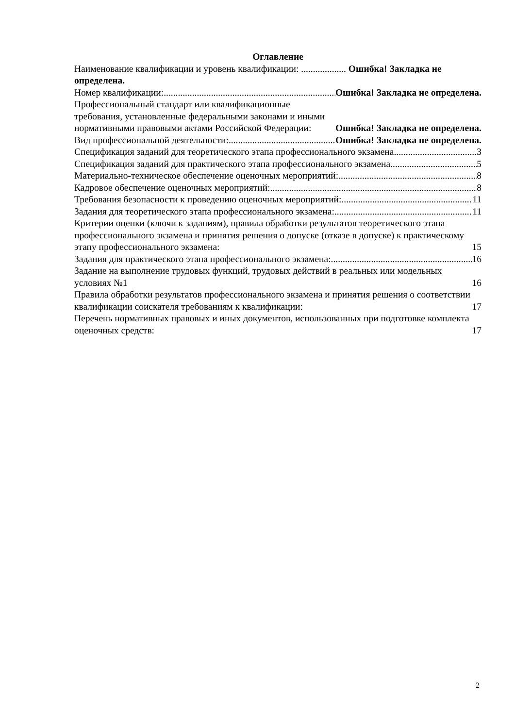Оглавление
Наименование квалификации и уровень квалификации: ................... Ошибка! Закладка не определена.
Номер квалификации: Ошибка! Закладка не определена.
Профессиональный стандарт или квалификационные требования, установленные федеральными законами и иными нормативными правовыми актами Российской Федерации: Ошибка! Закладка не определена.
Вид профессиональной деятельности: Ошибка! Закладка не определена.
Спецификация заданий для теоретического этапа профессионального экзамена 3
Спецификация заданий для практического этапа профессионального экзамена 5
Материально-техническое обеспечение оценочных мероприятий: 8
Кадровое обеспечение оценочных мероприятий: 8
Требования безопасности к проведению оценочных мероприятий: 11
Задания для теоретического этапа профессионального экзамена: 11
Критерии оценки (ключи к заданиям), правила обработки результатов теоретического этапа профессионального экзамена и принятия решения о допуске (отказе в допуске) к практическому этапу профессионального экзамена: 15
Задания для практического этапа профессионального экзамена: 16
Задание на выполнение трудовых функций, трудовых действий в реальных или модельных условиях №1 16
Правила обработки результатов профессионального экзамена и принятия решения о соответствии квалификации соискателя требованиям к квалификации: 17
Перечень нормативных правовых и иных документов, использованных при подготовке комплекта оценочных средств: 17
2